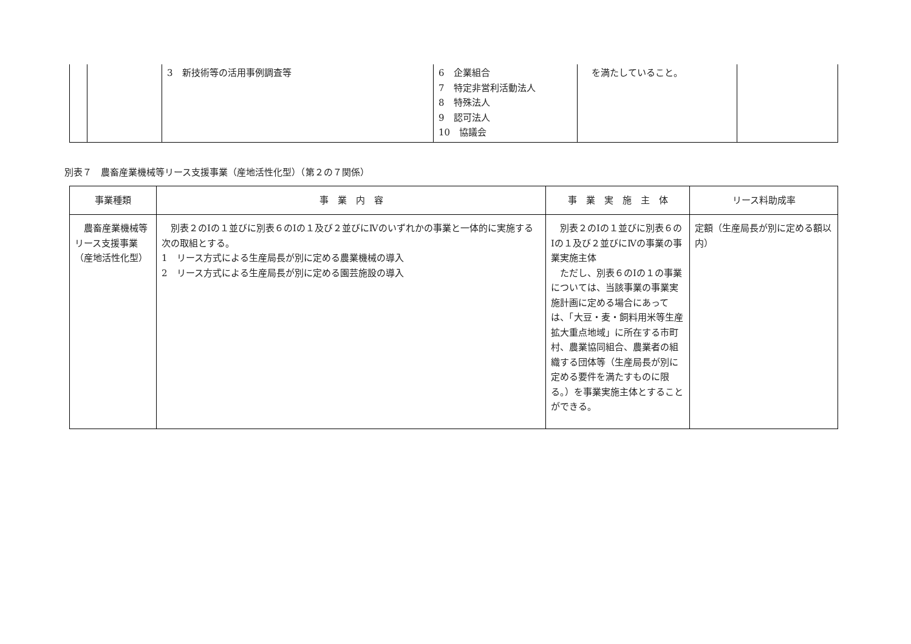| | | 3 新技術等の活用事例調査等 | 6 企業組合 7 特定非営利活動法人 8 特殊法人 9 認可法人 10 協議会 | を満たしていること。 | |
別表７　農畜産業機械等リース支援事業（産地活性化型）（第２の７関係）
| 事業種類 | 事 業 内 容 | 事 業 実 施 主 体 | リース料助成率 |
| --- | --- | --- | --- |
| 農畜産業機械等リース支援事業（産地活性化型） | 別表２のⅠの１並びに別表６のⅠの１及び２並びにⅣのいずれかの事業と一体的に実施する次の取組とする。 1 リース方式による生産局長が別に定める農業機械の導入 2 リース方式による生産局長が別に定める園芸施設の導入 | 別表２のⅠの１並びに別表６のⅠの１及び２並びにⅣの事業の事業実施主体 ただし、別表６のⅠの１の事業については、当該事業の事業実施計画に定める場合にあっては、「大豆・麦・飼料用米等生産拡大重点地域」に所在する市町村、農業協同組合、農業者の組織する団体等（生産局長が別に定める要件を満たすものに限る。）を事業実施主体とすることができる。 | 定額（生産局長が別に定める額以内） |